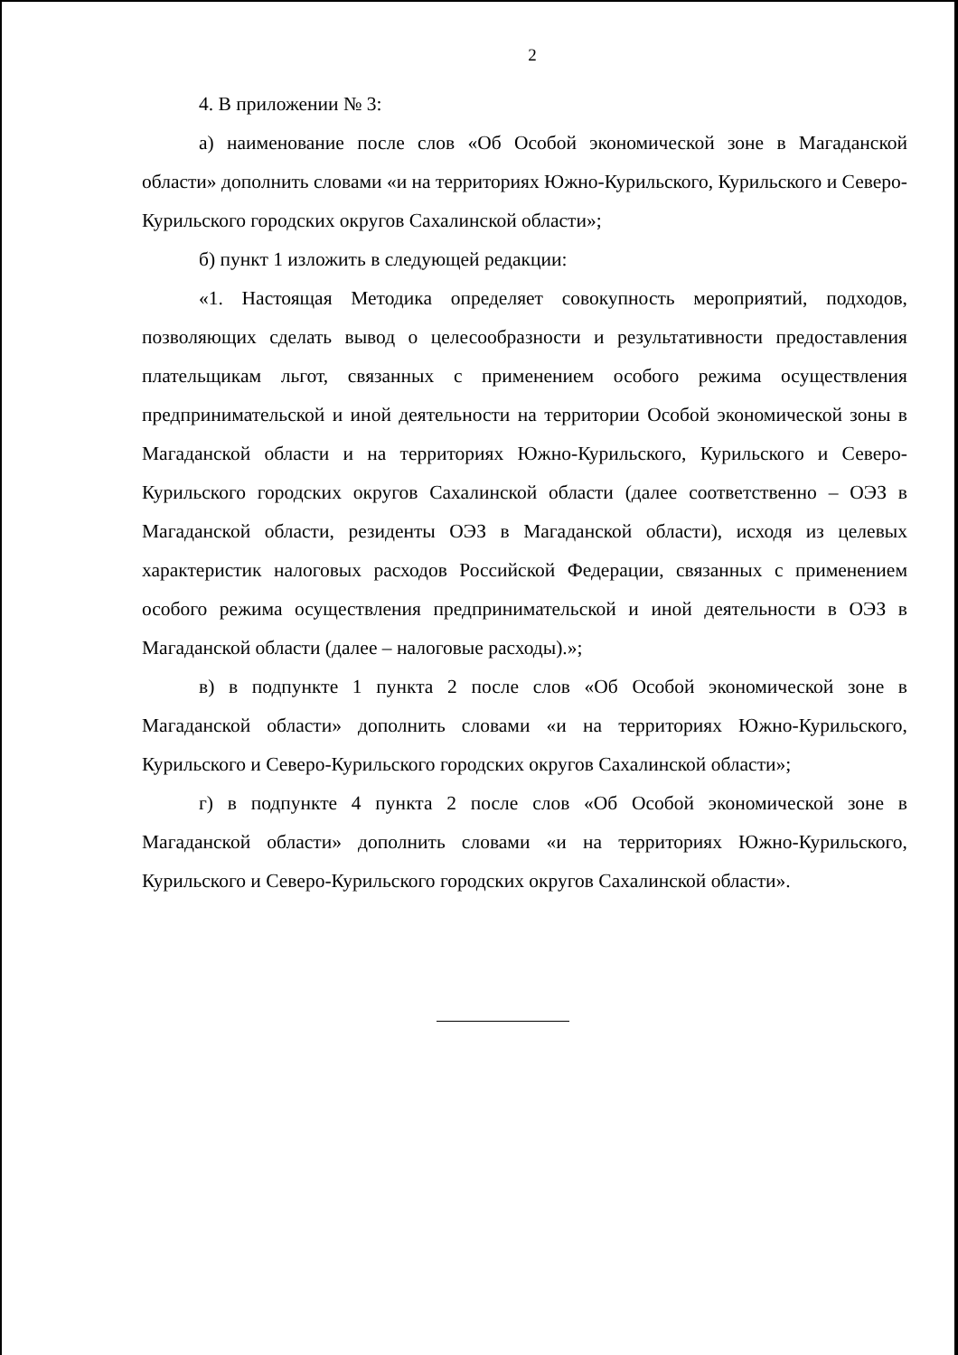2
4. В приложении № 3:
а) наименование после слов «Об Особой экономической зоне в Магаданской области» дополнить словами «и на территориях Южно-Курильского, Курильского и Северо-Курильского городских округов Сахалинской области»;
б) пункт 1 изложить в следующей редакции:
«1. Настоящая Методика определяет совокупность мероприятий, подходов, позволяющих сделать вывод о целесообразности и результативности предоставления плательщикам льгот, связанных с применением особого режима осуществления предпринимательской и иной деятельности на территории Особой экономической зоны в Магаданской области и на территориях Южно-Курильского, Курильского и Северо-Курильского городских округов Сахалинской области (далее соответственно – ОЭЗ в Магаданской области, резиденты ОЭЗ в Магаданской области), исходя из целевых характеристик налоговых расходов Российской Федерации, связанных с применением особого режима осуществления предпринимательской и иной деятельности в ОЭЗ в Магаданской области (далее – налоговые расходы).»;
в) в подпункте 1 пункта 2 после слов «Об Особой экономической зоне в Магаданской области» дополнить словами «и на территориях Южно-Курильского, Курильского и Северо-Курильского городских округов Сахалинской области»;
г) в подпункте 4 пункта 2 после слов «Об Особой экономической зоне в Магаданской области» дополнить словами «и на территориях Южно-Курильского, Курильского и Северо-Курильского городских округов Сахалинской области».